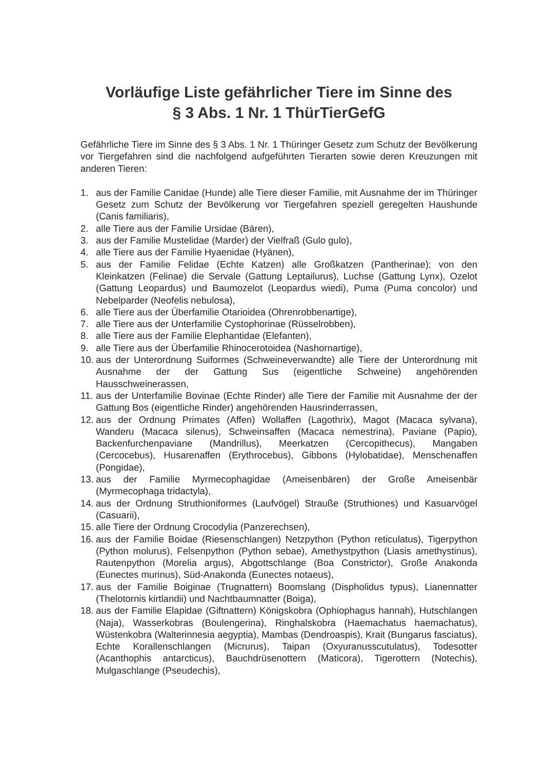Vorläufige Liste gefährlicher Tiere im Sinne des
§ 3 Abs. 1 Nr. 1 ThürTierGefG
Gefährliche Tiere im Sinne des § 3 Abs. 1 Nr. 1 Thüringer Gesetz zum Schutz der Bevölkerung vor Tiergefahren sind die nachfolgend aufgeführten Tierarten sowie deren Kreuzungen mit anderen Tieren:
1. aus der Familie Canidae (Hunde) alle Tiere dieser Familie, mit Ausnahme der im Thüringer Gesetz zum Schutz der Bevölkerung vor Tiergefahren speziell geregelten Haushunde (Canis familiaris),
2. alle Tiere aus der Familie Ursidae (Bären),
3. aus der Familie Mustelidae (Marder) der Vielfraß (Gulo gulo),
4. alle Tiere aus der Familie Hyaenidae (Hyänen),
5. aus der Familie Felidae (Echte Katzen) alle Großkatzen (Pantherinae); von den Kleinkatzen (Felinae) die Servale (Gattung Leptailurus), Luchse (Gattung Lynx), Ozelot (Gattung Leopardus) und Baumozelot (Leopardus wiedi), Puma (Puma concolor) und Nebelparder (Neofelis nebulosa),
6. alle Tiere aus der Überfamilie Otarioidea (Ohrenrobbenartige),
7. alle Tiere aus der Unterfamilie Cystophorinae (Rüsselrobben),
8. alle Tiere aus der Familie Elephantidae (Elefanten),
9. alle Tiere aus der Überfamilie Rhinocerotoidea (Nashornartige),
10. aus der Unterordnung Suiformes (Schweineverwandte) alle Tiere der Unterordnung mit Ausnahme der der Gattung Sus (eigentliche Schweine) angehörenden Hausschweinerassen,
11. aus der Unterfamilie Bovinae (Echte Rinder) alle Tiere der Familie mit Ausnahme der der Gattung Bos (eigentliche Rinder) angehörenden Hausrinderrassen,
12. aus der Ordnung Primates (Affen) Wollaffen (Lagothrix), Magot (Macaca sylvana), Wanderu (Macaca silenus), Schweinsaffen (Macaca nemestrina), Paviane (Papio), Backenfurchenpaviane (Mandrillus), Meerkatzen (Cercopithecus), Mangaben (Cercocebus), Husarenaffen (Erythrocebus), Gibbons (Hylobatidae), Menschenaffen (Pongidae),
13. aus der Familie Myrmecophagidae (Ameisenbären) der Große Ameisenbär (Myrmecophaga tridactyla),
14. aus der Ordnung Struthioniformes (Laufvögel) Strauße (Struthiones) und Kasuarvögel (Casuarii),
15. alle Tiere der Ordnung Crocodylia (Panzerechsen),
16. aus der Familie Boidae (Riesenschlangen) Netzpython (Python reticulatus), Tigerpython (Python molurus), Felsenpython (Python sebae), Amethystpython (Liasis amethystinus), Rautenpython (Morelia argus), Abgottschlange (Boa Constrictor), Große Anakonda (Eunectes murinus), Süd-Anakonda (Eunectes notaeus),
17. aus der Familie Boiginae (Trugnattern) Boomslang (Dispholidus typus), Lianennatter (Thelotornis kirtlandii) und Nachtbaumnatter (Boiga),
18. aus der Familie Elapidae (Giftnattern) Königskobra (Ophiophagus hannah), Hutschlangen (Naja), Wasserkobras (Boulengerina), Ringhalskobra (Haemachatus haemachatus), Wüstenkobra (Walterinnesia aegyptia), Mambas (Dendroaspis), Krait (Bungarus fasciatus), Echte Korallenschlangen (Micrurus), Taipan (Oxyuranusscutulatus), Todesotter (Acanthophis antarcticus), Bauchdrüsenottern (Maticora), Tigerottern (Notechis), Mulgaschlange (Pseudechis),